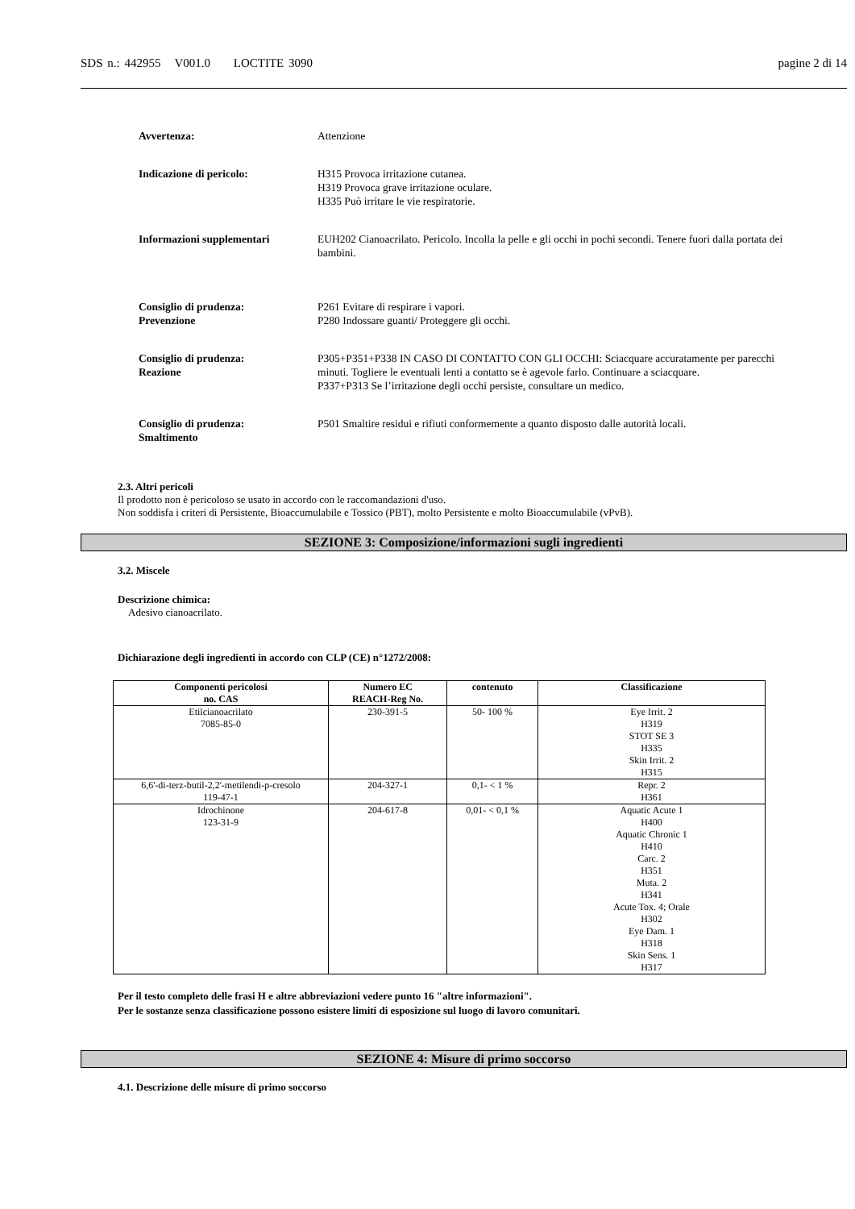SDS n.: 442955 V001.0 LOCTITE 3090 pagine 2 di 14
Avvertenza: Attenzione
Indicazione di pericolo: H315 Provoca irritazione cutanea.
H319 Provoca grave irritazione oculare.
H335 Può irritare le vie respiratorie.
Informazioni supplementari EUH202 Cianoacrilato. Pericolo. Incolla la pelle e gli occhi in pochi secondi. Tenere fuori dalla portata dei bambini.
Consiglio di prudenza:
Prevenzione
P261 Evitare di respirare i vapori.
P280 Indossare guanti/ Proteggere gli occhi.
Consiglio di prudenza:
Reazione
P305+P351+P338 IN CASO DI CONTATTO CON GLI OCCHI: Sciacquare accuratamente per parecchi minuti. Togliere le eventuali lenti a contatto se è agevole farlo. Continuare a sciacquare.
P337+P313 Se l’irritazione degli occhi persiste, consultare un medico.
Consiglio di prudenza:
Smaltimento
P501 Smaltire residui e rifiuti conformemente a quanto disposto dalle autorità locali.
2.3. Altri pericoli
Il prodotto non è pericoloso se usato in accordo con le raccomandazioni d'uso.
Non soddisfa i criteri di Persistente, Bioaccumulabile e Tossico (PBT), molto Persistente e molto Bioaccumulabile (vPvB).
SEZIONE 3: Composizione/informazioni sugli ingredienti
3.2. Miscele
Descrizione chimica:
Adesivo cianoacrilato.
Dichiarazione degli ingredienti in accordo con CLP (CE) n°1272/2008:
| Componenti pericolosi no. CAS | Numero EC REACH-Reg No. | contenuto | Classificazione |
| --- | --- | --- | --- |
| Etilcianoacrilato 7085-85-0 | 230-391-5 | 50- 100 % | Eye Irrit. 2 H319 STOT SE 3 H335 Skin Irrit. 2 H315 |
| 6,6'-di-terz-butil-2,2'-metilendi-p-cresolo 119-47-1 | 204-327-1 | 0,1- < 1 % | Repr. 2 H361 |
| Idrochinone 123-31-9 | 204-617-8 | 0,01- < 0,1 % | Aquatic Acute 1 H400 Aquatic Chronic 1 H410 Carc. 2 H351 Muta. 2 H341 Acute Tox. 4; Orale H302 Eye Dam. 1 H318 Skin Sens. 1 H317 |
Per il testo completo delle frasi H e altre abbreviazioni vedere punto 16 "altre informazioni".
Per le sostanze senza classificazione possono esistere limiti di esposizione sul luogo di lavoro comunitari.
SEZIONE 4: Misure di primo soccorso
4.1. Descrizione delle misure di primo soccorso